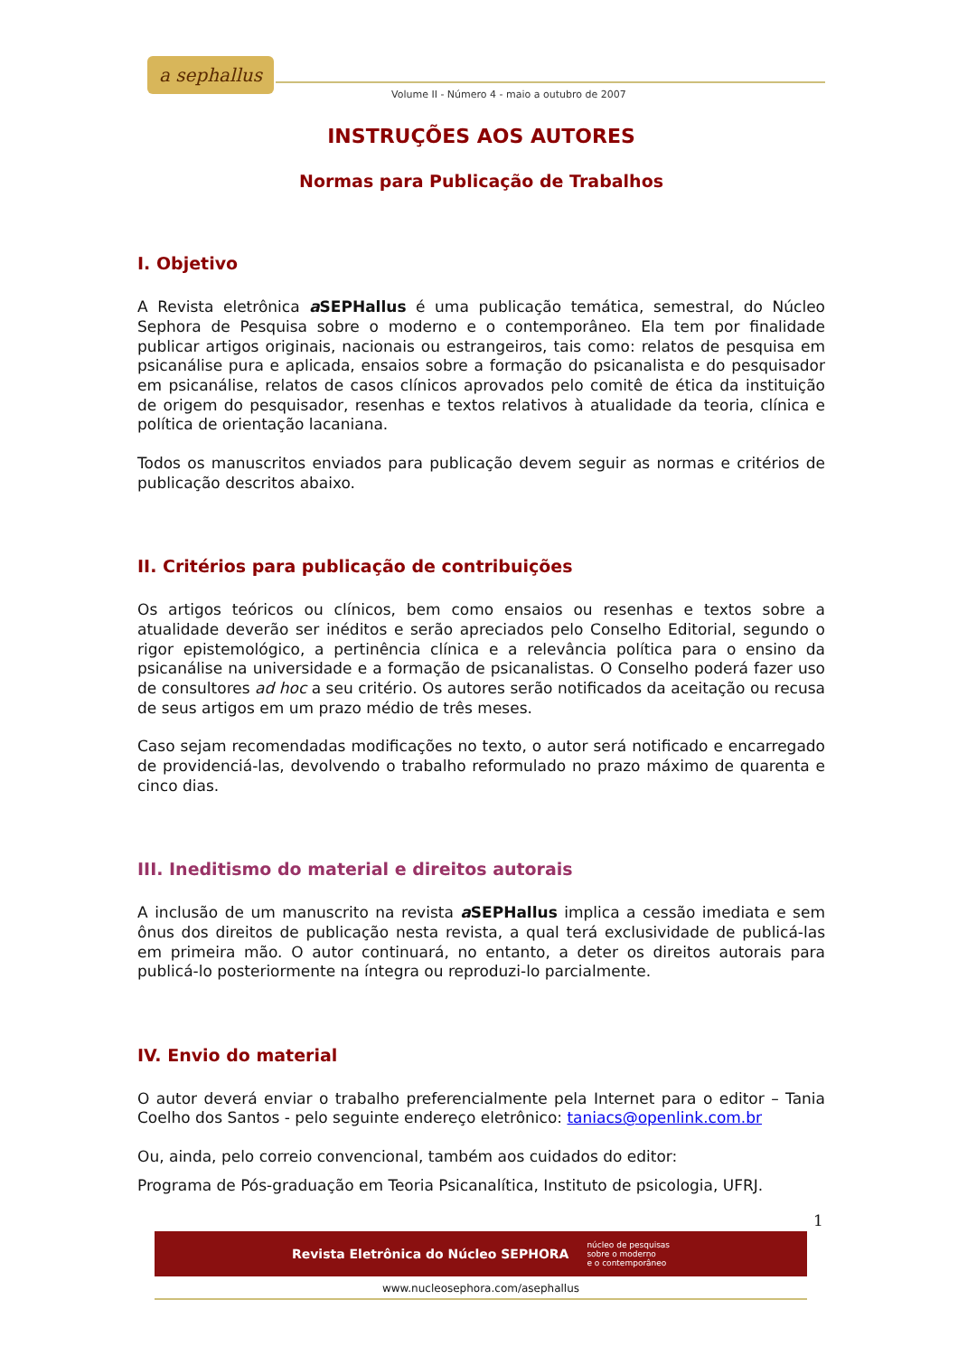a sephallus
Volume II - Número 4 - maio a outubro de 2007
INSTRUÇÕES AOS AUTORES
Normas para Publicação de Trabalhos
I. Objetivo
A Revista eletrônica a SEPHallus é uma publicação temática, semestral, do Núcleo Sephora de Pesquisa sobre o moderno e o contemporâneo. Ela tem por finalidade publicar artigos originais, nacionais ou estrangeiros, tais como: relatos de pesquisa em psicanálise pura e aplicada, ensaios sobre a formação do psicanalista e do pesquisador em psicanálise, relatos de casos clínicos aprovados pelo comitê de ética da instituição de origem do pesquisador, resenhas e textos relativos à atualidade da teoria, clínica e política de orientação lacaniana.
Todos os manuscritos enviados para publicação devem seguir as normas e critérios de publicação descritos abaixo.
II. Critérios para publicação de contribuições
Os artigos teóricos ou clínicos, bem como ensaios ou resenhas e textos sobre a atualidade deverão ser inéditos e serão apreciados pelo Conselho Editorial, segundo o rigor epistemológico, a pertinência clínica e a relevância política para o ensino da psicanálise na universidade e a formação de psicanalistas. O Conselho poderá fazer uso de consultores ad hoc a seu critério. Os autores serão notificados da aceitação ou recusa de seus artigos em um prazo médio de três meses.
Caso sejam recomendadas modificações no texto, o autor será notificado e encarregado de providenciá-las, devolvendo o trabalho reformulado no prazo máximo de quarenta e cinco dias.
III. Ineditismo do material e direitos autorais
A inclusão de um manuscrito na revista a SEPHallus implica a cessão imediata e sem ônus dos direitos de publicação nesta revista, a qual terá exclusividade de publicá-las em primeira mão. O autor continuará, no entanto, a deter os direitos autorais para publicá-lo posteriormente na íntegra ou reproduzi-lo parcialmente.
IV. Envio do material
O autor deverá enviar o trabalho preferencialmente pela Internet para o editor – Tania Coelho dos Santos - pelo seguinte endereço eletrônico: taniacs@openlink.com.br
Ou, ainda, pelo correio convencional, também aos cuidados do editor:
Programa de Pós-graduação em Teoria Psicanalítica, Instituto de psicologia, UFRJ.
1
Revista Eletrônica do Núcleo SEPHORA núcleo de pesquisas
sobre o moderno
e o contemporâneo
www.nucleosephora.com/asephallus